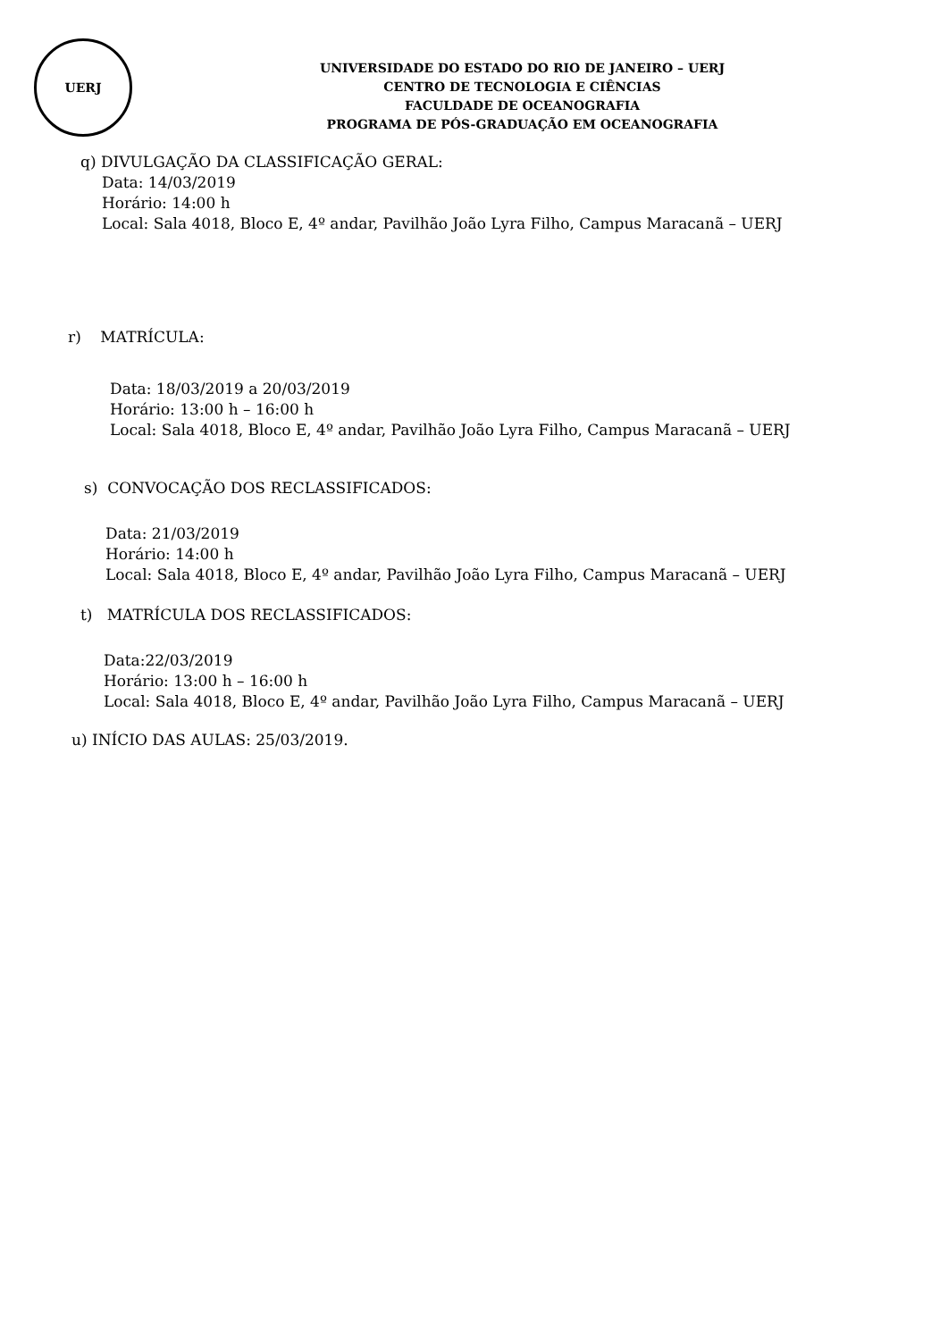UERJ
UNIVERSIDADE DO ESTADO DO RIO DE JANEIRO – UERJ
CENTRO DE TECNOLOGIA E CIÊNCIAS
FACULDADE DE OCEANOGRAFIA
PROGRAMA DE PÓS-GRADUAÇÃO EM OCEANOGRAFIA
q) DIVULGAÇÃO DA CLASSIFICAÇÃO GERAL:
Data: 14/03/2019
Horário: 14:00 h
Local: Sala 4018, Bloco E, 4º andar, Pavilhão João Lyra Filho, Campus Maracanã – UERJ
r) MATRÍCULA:
Data: 18/03/2019 a 20/03/2019
Horário: 13:00 h – 16:00 h
Local: Sala 4018, Bloco E, 4º andar, Pavilhão João Lyra Filho, Campus Maracanã – UERJ
s) CONVOCAÇÃO DOS RECLASSIFICADOS:
Data: 21/03/2019
Horário: 14:00 h
Local: Sala 4018, Bloco E, 4º andar, Pavilhão João Lyra Filho, Campus Maracanã – UERJ
t) MATRÍCULA DOS RECLASSIFICADOS:
Data:22/03/2019
Horário: 13:00 h – 16:00 h
Local: Sala 4018, Bloco E, 4º andar, Pavilhão João Lyra Filho, Campus Maracanã – UERJ
u) INÍCIO DAS AULAS: 25/03/2019.